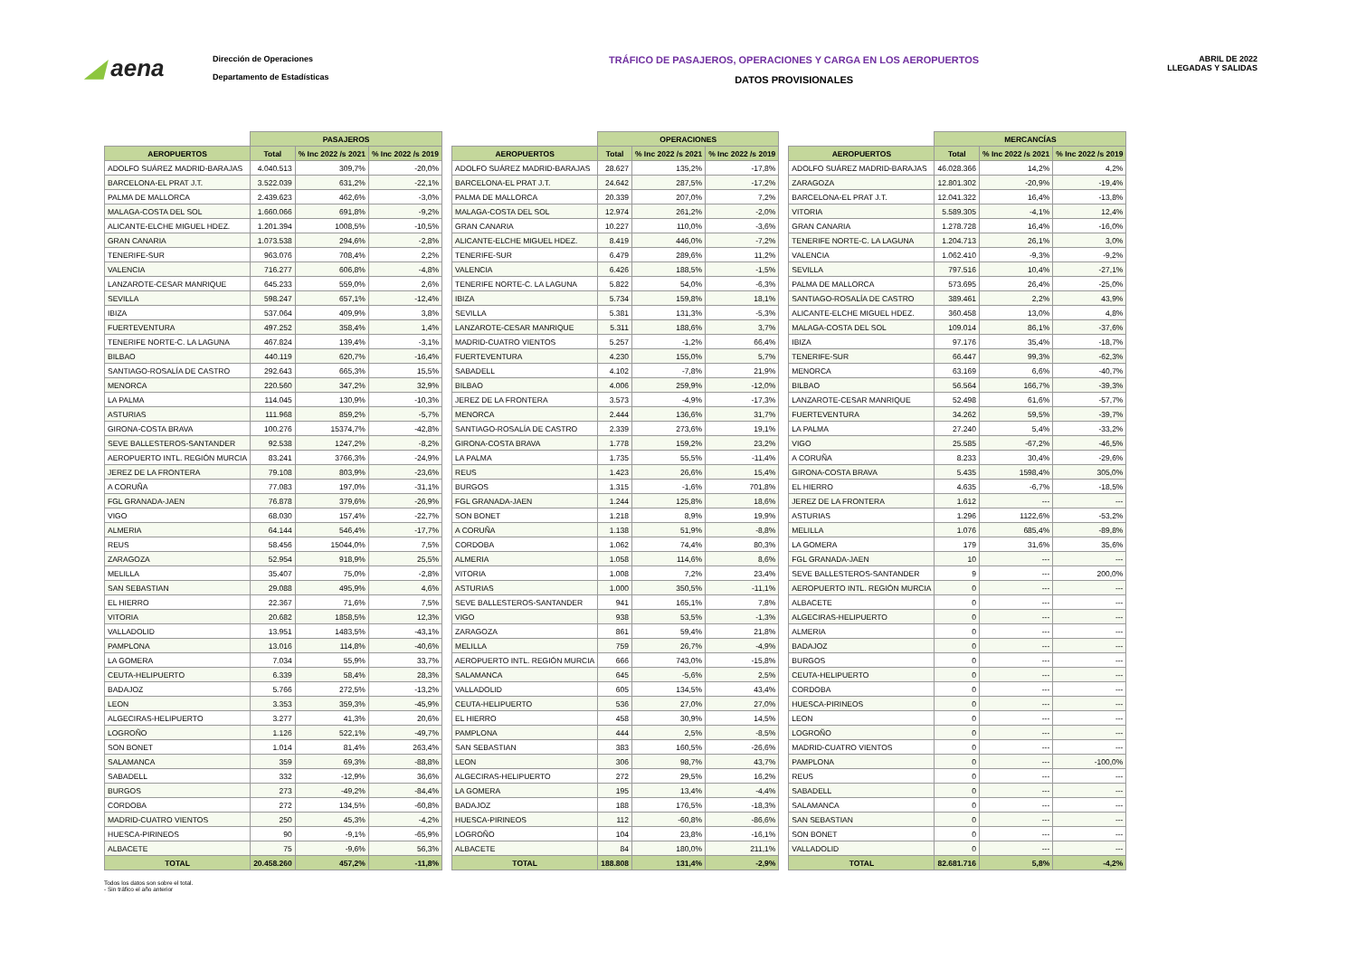◢ aena
Dirección de Operaciones
Departamento de Estadísticas
TRÁFICO DE PASAJEROS, OPERACIONES Y CARGA EN LOS AEROPUERTOS
DATOS PROVISIONALES
ABRIL DE 2022
LLEGADAS Y SALIDAS
| | PASAJEROS | | |
| --- | --- | --- | --- |
| AEROPUERTOS | Total | % Inc 2022 /s 2021 | % Inc 2022 /s 2019 |
| ADOLFO SUÁREZ MADRID-BARAJAS | 4.040.513 | 309,7% | -20,0% |
| BARCELONA-EL PRAT J.T. | 3.522.039 | 631,2% | -22,1% |
| PALMA DE MALLORCA | 2.439.623 | 462,6% | -3,0% |
| MALAGA-COSTA DEL SOL | 1.660.066 | 691,8% | -9,2% |
| ALICANTE-ELCHE MIGUEL HDEZ. | 1.201.394 | 1008,5% | -10,5% |
| GRAN CANARIA | 1.073.538 | 294,6% | -2,8% |
| TENERIFE-SUR | 963.076 | 708,4% | 2,2% |
| VALENCIA | 716.277 | 606,8% | -4,8% |
| LANZAROTE-CESAR MANRIQUE | 645.233 | 559,0% | 2,6% |
| SEVILLA | 598.247 | 657,1% | -12,4% |
| IBIZA | 537.064 | 409,9% | 3,8% |
| FUERTEVENTURA | 497.252 | 358,4% | 1,4% |
| TENERIFE NORTE-C. LA LAGUNA | 467.824 | 139,4% | -3,1% |
| BILBAO | 440.119 | 620,7% | -16,4% |
| SANTIAGO-ROSALÍA DE CASTRO | 292.643 | 665,3% | 15,5% |
| MENORCA | 220.560 | 347,2% | 32,9% |
| LA PALMA | 114.045 | 130,9% | -10,3% |
| ASTURIAS | 111.968 | 859,2% | -5,7% |
| GIRONA-COSTA BRAVA | 100.276 | 15374,7% | -42,8% |
| SEVE BALLESTEROS-SANTANDER | 92.538 | 1247,2% | -8,2% |
| AEROPUERTO INTL. REGIÓN MURCIA | 83.241 | 3766,3% | -24,9% |
| JEREZ DE LA FRONTERA | 79.108 | 803,9% | -23,6% |
| A CORUÑA | 77.083 | 197,0% | -31,1% |
| FGL GRANADA-JAEN | 76.878 | 379,6% | -26,9% |
| VIGO | 68.030 | 157,4% | -22,7% |
| ALMERIA | 64.144 | 546,4% | -17,7% |
| REUS | 58.456 | 15044,0% | 7,5% |
| ZARAGOZA | 52.954 | 918,9% | 25,5% |
| MELILLA | 35.407 | 75,0% | -2,8% |
| SAN SEBASTIAN | 29.088 | 495,9% | 4,6% |
| EL HIERRO | 22.367 | 71,6% | 7,5% |
| VITORIA | 20.682 | 1858,5% | 12,3% |
| VALLADOLID | 13.951 | 1483,5% | -43,1% |
| PAMPLONA | 13.016 | 114,8% | -40,6% |
| LA GOMERA | 7.034 | 55,9% | 33,7% |
| CEUTA-HELIPUERTO | 6.339 | 58,4% | 28,3% |
| BADAJOZ | 5.766 | 272,5% | -13,2% |
| LEON | 3.353 | 359,3% | -45,9% |
| ALGECIRAS-HELIPUERTO | 3.277 | 41,3% | 20,6% |
| LOGROÑO | 1.126 | 522,1% | -49,7% |
| SON BONET | 1.014 | 81,4% | 263,4% |
| SALAMANCA | 359 | 69,3% | -88,8% |
| SABADELL | 332 | -12,9% | 36,6% |
| BURGOS | 273 | -49,2% | -84,4% |
| CORDOBA | 272 | 134,5% | -60,8% |
| MADRID-CUATRO VIENTOS | 250 | 45,3% | -4,2% |
| HUESCA-PIRINEOS | 90 | -9,1% | -65,9% |
| ALBACETE | 75 | -9,6% | 56,3% |
| TOTAL | 20.458.260 | 457,2% | -11,8% |
| | OPERACIONES | | |
| --- | --- | --- | --- |
| AEROPUERTOS | Total | % Inc 2022 /s 2021 | % Inc 2022 /s 2019 |
| ADOLFO SUÁREZ MADRID-BARAJAS | 28.627 | 135,2% | -17,8% |
| BARCELONA-EL PRAT J.T. | 24.642 | 287,5% | -17,2% |
| PALMA DE MALLORCA | 20.339 | 207,0% | 7,2% |
| MALAGA-COSTA DEL SOL | 12.974 | 261,2% | -2,0% |
| GRAN CANARIA | 10.227 | 110,0% | -3,6% |
| ALICANTE-ELCHE MIGUEL HDEZ. | 8.419 | 446,0% | -7,2% |
| TENERIFE-SUR | 6.479 | 289,6% | 11,2% |
| VALENCIA | 6.426 | 188,5% | -1,5% |
| TENERIFE NORTE-C. LA LAGUNA | 5.822 | 54,0% | -6,3% |
| IBIZA | 5.734 | 159,8% | 18,1% |
| SEVILLA | 5.381 | 131,3% | -5,3% |
| LANZAROTE-CESAR MANRIQUE | 5.311 | 188,6% | 3,7% |
| MADRID-CUATRO VIENTOS | 5.257 | -1,2% | 66,4% |
| FUERTEVENTURA | 4.230 | 155,0% | 5,7% |
| SABADELL | 4.102 | -7,8% | 21,9% |
| BILBAO | 4.006 | 259,9% | -12,0% |
| JEREZ DE LA FRONTERA | 3.573 | -4,9% | -17,3% |
| MENORCA | 2.444 | 136,6% | 31,7% |
| SANTIAGO-ROSALÍA DE CASTRO | 2.339 | 273,6% | 19,1% |
| GIRONA-COSTA BRAVA | 1.778 | 159,2% | 23,2% |
| LA PALMA | 1.735 | 55,5% | -11,4% |
| REUS | 1.423 | 26,6% | 15,4% |
| BURGOS | 1.315 | -1,6% | 701,8% |
| FGL GRANADA-JAEN | 1.244 | 125,8% | 18,6% |
| SON BONET | 1.218 | 8,9% | 19,9% |
| A CORUÑA | 1.138 | 51,9% | -8,8% |
| CORDOBA | 1.062 | 74,4% | 80,3% |
| ALMERIA | 1.058 | 114,6% | 8,6% |
| VITORIA | 1.008 | 7,2% | 23,4% |
| ASTURIAS | 1.000 | 350,5% | -11,1% |
| SEVE BALLESTEROS-SANTANDER | 941 | 165,1% | 7,8% |
| VIGO | 938 | 53,5% | -1,3% |
| ZARAGOZA | 861 | 59,4% | 21,8% |
| MELILLA | 759 | 26,7% | -4,9% |
| AEROPUERTO INTL. REGIÓN MURCIA | 666 | 743,0% | -15,8% |
| SALAMANCA | 645 | -5,6% | 2,5% |
| VALLADOLID | 605 | 134,5% | 43,4% |
| CEUTA-HELIPUERTO | 536 | 27,0% | 27,0% |
| EL HIERRO | 458 | 30,9% | 14,5% |
| PAMPLONA | 444 | 2,5% | -8,5% |
| SAN SEBASTIAN | 383 | 160,5% | -26,6% |
| LEON | 306 | 98,7% | 43,7% |
| ALGECIRAS-HELIPUERTO | 272 | 29,5% | 16,2% |
| LA GOMERA | 195 | 13,4% | -4,4% |
| BADAJOZ | 188 | 176,5% | -18,3% |
| HUESCA-PIRINEOS | 112 | -60,8% | -86,6% |
| LOGROÑO | 104 | 23,8% | -16,1% |
| ALBACETE | 84 | 180,0% | 211,1% |
| TOTAL | 188.808 | 131,4% | -2,9% |
| | MERCANCÍAS | | |
| --- | --- | --- | --- |
| AEROPUERTOS | Total | % Inc 2022 /s 2021 | % Inc 2022 /s 2019 |
| ADOLFO SUÁREZ MADRID-BARAJAS | 46.028.366 | 14,2% | 4,2% |
| ZARAGOZA | 12.801.302 | -20,9% | -19,4% |
| BARCELONA-EL PRAT J.T. | 12.041.322 | 16,4% | -13,8% |
| VITORIA | 5.589.305 | -4,1% | 12,4% |
| GRAN CANARIA | 1.278.728 | 16,4% | -16,0% |
| TENERIFE NORTE-C. LA LAGUNA | 1.204.713 | 26,1% | 3,0% |
| VALENCIA | 1.062.410 | -9,3% | -9,2% |
| SEVILLA | 797.516 | 10,4% | -27,1% |
| PALMA DE MALLORCA | 573.695 | 26,4% | -25,0% |
| SANTIAGO-ROSALÍA DE CASTRO | 389.461 | 2,2% | 43,9% |
| ALICANTE-ELCHE MIGUEL HDEZ. | 360.458 | 13,0% | 4,8% |
| MALAGA-COSTA DEL SOL | 109.014 | 86,1% | -37,6% |
| IBIZA | 97.176 | 35,4% | -18,7% |
| TENERIFE-SUR | 66.447 | 99,3% | -62,3% |
| MENORCA | 63.169 | 6,6% | -40,7% |
| BILBAO | 56.564 | 166,7% | -39,3% |
| LANZAROTE-CESAR MANRIQUE | 52.498 | 61,6% | -57,7% |
| FUERTEVENTURA | 34.262 | 59,5% | -39,7% |
| LA PALMA | 27.240 | 5,4% | -33,2% |
| VIGO | 25.585 | -67,2% | -46,5% |
| A CORUÑA | 8.233 | 30,4% | -29,6% |
| GIRONA-COSTA BRAVA | 5.435 | 1598,4% | 305,0% |
| EL HIERRO | 4.635 | -6,7% | -18,5% |
| JEREZ DE LA FRONTERA | 1.612 | --- | --- |
| ASTURIAS | 1.296 | 1122,6% | -53,2% |
| MELILLA | 1.076 | 685,4% | -89,8% |
| LA GOMERA | 179 | 31,6% | 35,6% |
| FGL GRANADA-JAEN | 10 | --- | --- |
| SEVE BALLESTEROS-SANTANDER | 9 | --- | 200,0% |
| AEROPUERTO INTL. REGIÓN MURCIA | 0 | --- | --- |
| ALBACETE | 0 | --- | --- |
| ALGECIRAS-HELIPUERTO | 0 | --- | --- |
| ALMERIA | 0 | --- | --- |
| BADAJOZ | 0 | --- | --- |
| BURGOS | 0 | --- | --- |
| CEUTA-HELIPUERTO | 0 | --- | --- |
| CORDOBA | 0 | --- | --- |
| HUESCA-PIRINEOS | 0 | --- | --- |
| LEON | 0 | --- | --- |
| LOGROÑO | 0 | --- | --- |
| MADRID-CUATRO VIENTOS | 0 | --- | --- |
| PAMPLONA | 0 | --- | -100,0% |
| REUS | 0 | --- | --- |
| SABADELL | 0 | --- | --- |
| SALAMANCA | 0 | --- | --- |
| SAN SEBASTIAN | 0 | --- | --- |
| SON BONET | 0 | --- | --- |
| VALLADOLID | 0 | --- | --- |
| TOTAL | 82.681.716 | 5,8% | -4,2% |
Todos los datos son sobre el total.
- Sin tráfico el año anterior